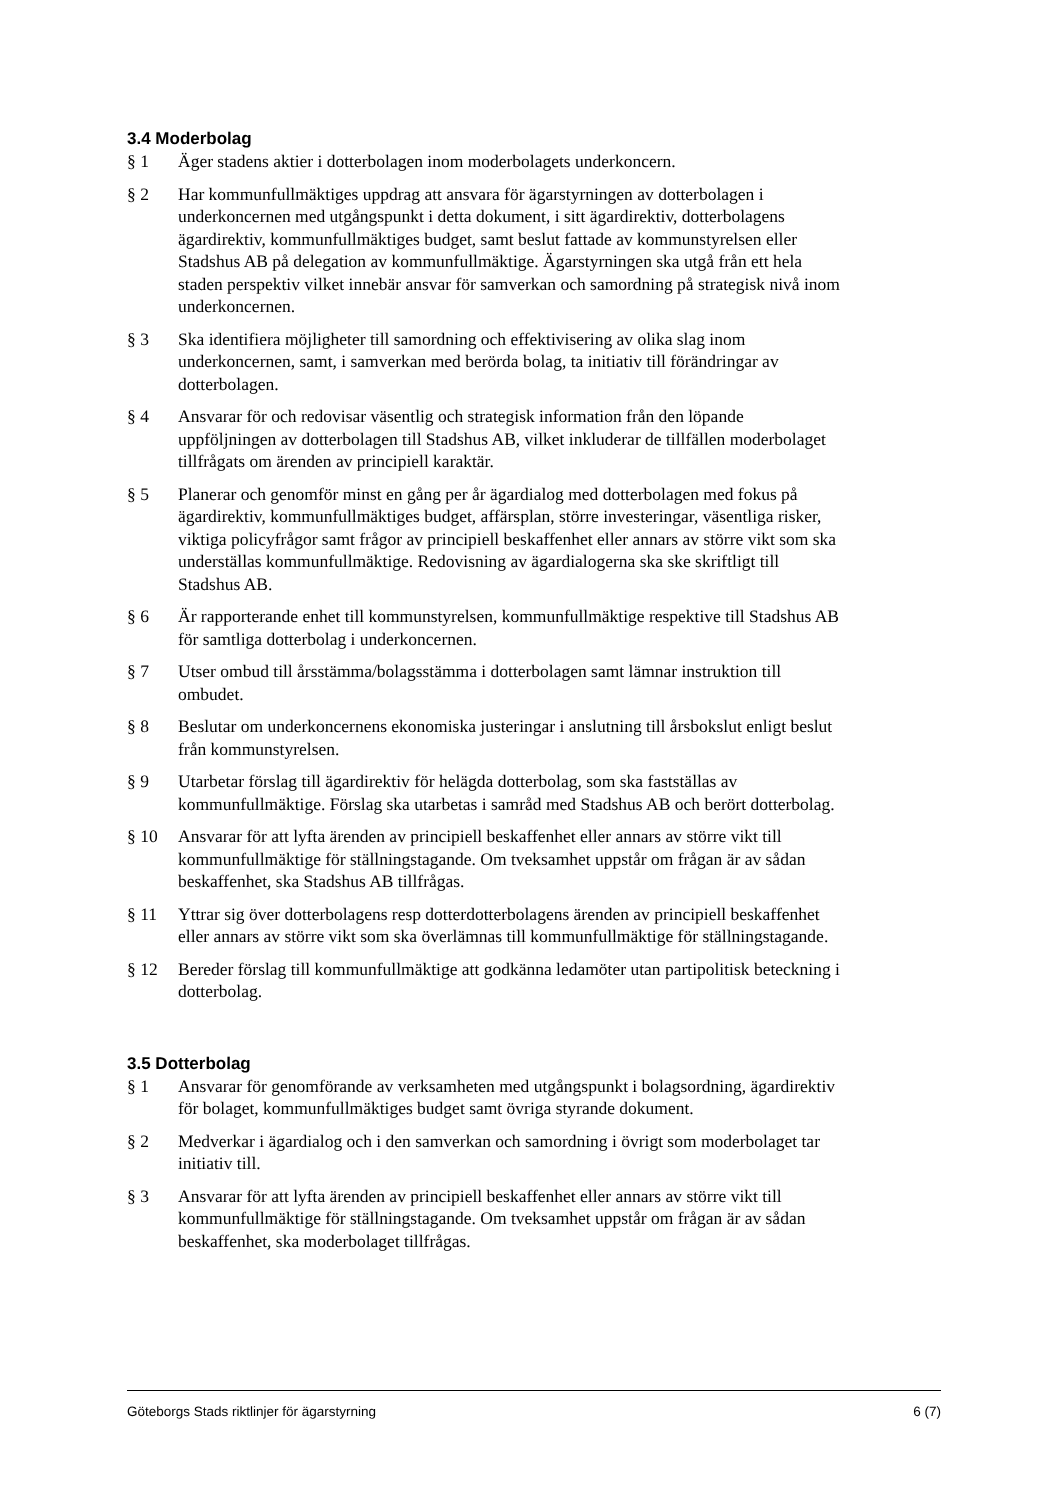3.4 Moderbolag
§ 1 Äger stadens aktier i dotterbolagen inom moderbolagets underkoncern.
§ 2 Har kommunfullmäktiges uppdrag att ansvara för ägarstyrningen av dotterbolagen i underkoncernen med utgångspunkt i detta dokument, i sitt ägardirektiv, dotterbolagens ägardirektiv, kommunfullmäktiges budget, samt beslut fattade av kommunstyrelsen eller Stadshus AB på delegation av kommunfullmäktige. Ägarstyrningen ska utgå från ett hela staden perspektiv vilket innebär ansvar för samverkan och samordning på strategisk nivå inom underkoncernen.
§ 3 Ska identifiera möjligheter till samordning och effektivisering av olika slag inom underkoncernen, samt, i samverkan med berörda bolag, ta initiativ till förändringar av dotterbolagen.
§ 4 Ansvarar för och redovisar väsentlig och strategisk information från den löpande uppföljningen av dotterbolagen till Stadshus AB, vilket inkluderar de tillfällen moderbolaget tillfrågats om ärenden av principiell karaktär.
§ 5 Planerar och genomför minst en gång per år ägardialog med dotterbolagen med fokus på ägardirektiv, kommunfullmäktiges budget, affärsplan, större investeringar, väsentliga risker, viktiga policyfrågor samt frågor av principiell beskaffenhet eller annars av större vikt som ska underställas kommunfullmäktige. Redovisning av ägardialogerna ska ske skriftligt till Stadshus AB.
§ 6 Är rapporterande enhet till kommunstyrelsen, kommunfullmäktige respektive till Stadshus AB för samtliga dotterbolag i underkoncernen.
§ 7 Utser ombud till årsstämma/bolagsstämma i dotterbolagen samt lämnar instruktion till ombudet.
§ 8 Beslutar om underkoncernens ekonomiska justeringar i anslutning till årsbokslut enligt beslut från kommunstyrelsen.
§ 9 Utarbetar förslag till ägardirektiv för helägda dotterbolag, som ska fastställas av kommunfullmäktige. Förslag ska utarbetas i samråd med Stadshus AB och berört dotterbolag.
§ 10 Ansvarar för att lyfta ärenden av principiell beskaffenhet eller annars av större vikt till kommunfullmäktige för ställningstagande. Om tveksamhet uppstår om frågan är av sådan beskaffenhet, ska Stadshus AB tillfrågas.
§ 11 Yttrar sig över dotterbolagens resp dotterdotterbolagens ärenden av principiell beskaffenhet eller annars av större vikt som ska överlämnas till kommunfullmäktige för ställningstagande.
§ 12 Bereder förslag till kommunfullmäktige att godkänna ledamöter utan partipolitisk beteckning i dotterbolag.
3.5 Dotterbolag
§ 1 Ansvarar för genomförande av verksamheten med utgångspunkt i bolagsordning, ägardirektiv för bolaget, kommunfullmäktiges budget samt övriga styrande dokument.
§ 2 Medverkar i ägardialog och i den samverkan och samordning i övrigt som moderbolaget tar initiativ till.
§ 3 Ansvarar för att lyfta ärenden av principiell beskaffenhet eller annars av större vikt till kommunfullmäktige för ställningstagande. Om tveksamhet uppstår om frågan är av sådan beskaffenhet, ska moderbolaget tillfrågas.
Göteborgs Stads riktlinjer för ägarstyrning 6 (7)